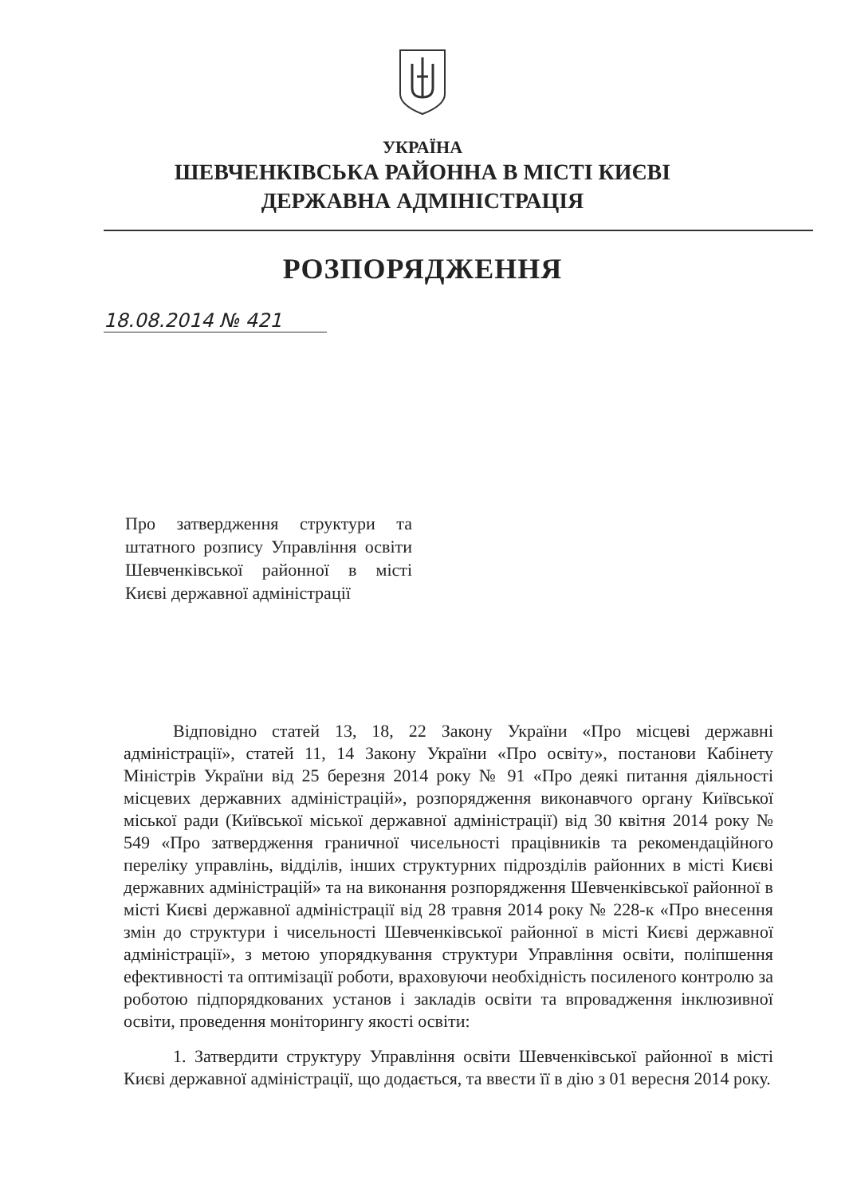УКРАЇНА
ШЕВЧЕНКІВСЬКА РАЙОННА В МІСТІ КИЄВІ
ДЕРЖАВНА АДМІНІСТРАЦІЯ
РОЗПОРЯДЖЕННЯ
18.08.2014 № 421
Про затвердження структури та штатного розпису Управління освіти Шевченківської районної в місті Києві державної адміністрації
Відповідно статей 13, 18, 22 Закону України «Про місцеві державні адміністрації», статей 11, 14 Закону України «Про освіту», постанови Кабінету Міністрів України від 25 березня 2014 року № 91 «Про деякі питання діяльності місцевих державних адміністрацій», розпорядження виконавчого органу Київської міської ради (Київської міської державної адміністрації) від 30 квітня 2014 року № 549 «Про затвердження граничної чисельності працівників та рекомендаційного переліку управлінь, відділів, інших структурних підрозділів районних в місті Києві державних адміністрацій» та на виконання розпорядження Шевченківської районної в місті Києві державної адміністрації від 28 травня 2014 року № 228-к «Про внесення змін до структури і чисельності Шевченківської районної в місті Києві державної адміністрації», з метою упорядкування структури Управління освіти, поліпшення ефективності та оптимізації роботи, враховуючи необхідність посиленого контролю за роботою підпорядкованих установ і закладів освіти та впровадження інклюзивної освіти, проведення моніторингу якості освіти:
1. Затвердити структуру Управління освіти Шевченківської районної в місті Києві державної адміністрації, що додається, та ввести її в дію з 01 вересня 2014 року.